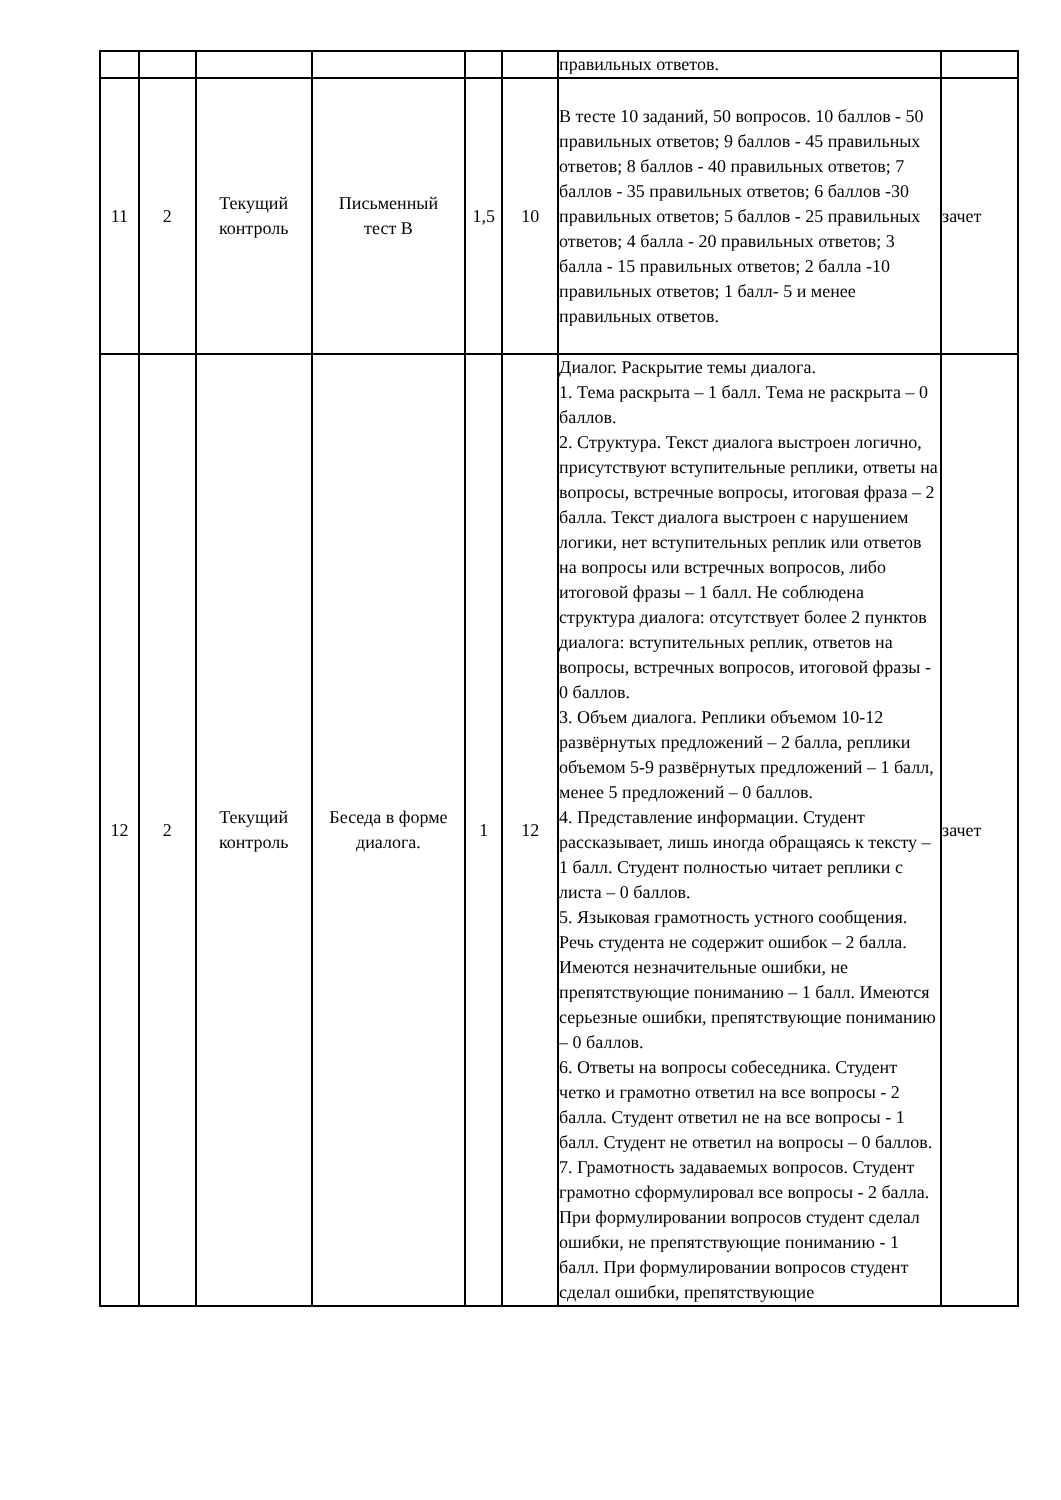| | | | | | | правильных ответов. | |
| 11 | 2 | Текущий контроль | Письменный тест В | 1,5 | 10 | В тесте 10 заданий, 50 вопросов. 10 баллов - 50 правильных ответов; 9 баллов - 45 правильных ответов; 8 баллов - 40 правильных ответов; 7 баллов - 35 правильных ответов; 6 баллов -30 правильных ответов; 5 баллов - 25 правильных ответов; 4 балла - 20 правильных ответов; 3 балла - 15 правильных ответов; 2 балла -10 правильных ответов; 1 балл- 5 и менее правильных ответов. | зачет |
| 12 | 2 | Текущий контроль | Беседа в форме диалога. | 1 | 12 | Диалог. Раскрытие темы диалога. 1. Тема раскрыта – 1 балл. Тема не раскрыта – 0 баллов. 2. Структура. Текст диалога выстроен логично, присутствуют вступительные реплики, ответы на вопросы, встречные вопросы, итоговая фраза – 2 балла. Текст диалога выстроен с нарушением логики, нет вступительных реплик или ответов на вопросы или встречных вопросов, либо итоговой фразы – 1 балл. Не соблюдена структура диалога: отсутствует более 2 пунктов диалога: вступительных реплик, ответов на вопросы, встречных вопросов, итоговой фразы - 0 баллов. 3. Объем диалога. Реплики объемом 10-12 развёрнутых предложений – 2 балла, реплики объемом 5-9 развёрнутых предложений – 1 балл, менее 5 предложений – 0 баллов. 4. Представление информации. Студент рассказывает, лишь иногда обращаясь к тексту – 1 балл. Студент полностью читает реплики с листа – 0 баллов. 5. Языковая грамотность устного сообщения. Речь студента не содержит ошибок – 2 балла. Имеются незначительные ошибки, не препятствующие пониманию – 1 балл. Имеются серьезные ошибки, препятствующие пониманию – 0 баллов. 6. Ответы на вопросы собеседника. Студент четко и грамотно ответил на все вопросы - 2 балла. Студент ответил не на все вопросы - 1 балл. Студент не ответил на вопросы – 0 баллов. 7. Грамотность задаваемых вопросов. Студент грамотно сформулировал все вопросы - 2 балла. При формулировании вопросов студент сделал ошибки, не препятствующие пониманию - 1 балл. При формулировании вопросов студент сделал ошибки, препятствующие | зачет |